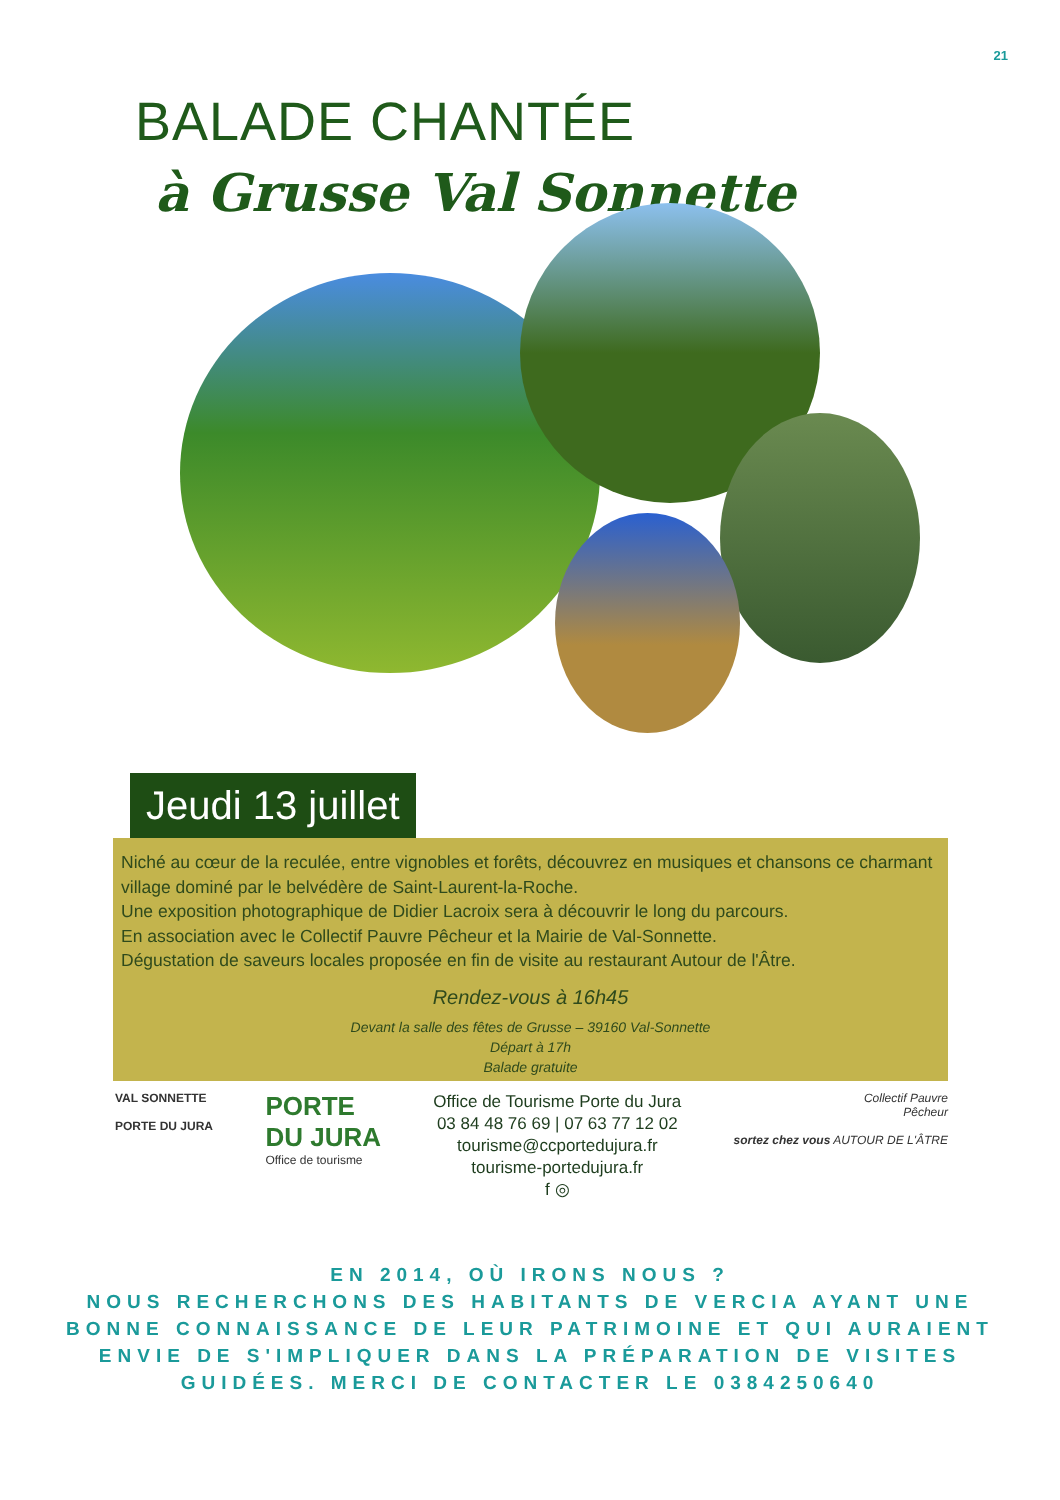21
BALADE CHANTÉE
à Grusse Val Sonnette
Jeudi 13 juillet
Niché au cœur de la reculée, entre vignobles et forêts, découvrez en musiques et chansons ce charmant village dominé par le belvédère de Saint-Laurent-la-Roche.
Une exposition photographique de Didier Lacroix sera à découvrir le long du parcours.
En association avec le Collectif Pauvre Pêcheur et la Mairie de Val-Sonnette.
Dégustation de saveurs locales proposée en fin de visite au restaurant Autour de l'Âtre.
Rendez-vous à 16h45
Devant la salle des fêtes de Grusse – 39160 Val-Sonnette
Départ à 17h
Balade gratuite
VAL SONNETTE
PORTE DU JURA
PORTE
DU JURA
Office de tourisme
Office de Tourisme Porte du Jura
03 84 48 76 69 | 07 63 77 12 02
tourisme@ccportedujura.fr
tourisme-portedujura.fr
f ◎
Collectif Pauvre
Pêcheur
sortez chez vous AUTOUR DE L'ÂTRE
EN 2014, OÙ IRONS NOUS ?
NOUS RECHERCHONS DES HABITANTS DE VERCIA AYANT UNE
BONNE CONNAISSANCE DE LEUR PATRIMOINE ET QUI AURAIENT
ENVIE DE S'IMPLIQUER DANS LA PRÉPARATION DE VISITES
GUIDÉES. MERCI DE CONTACTER LE 0384250640